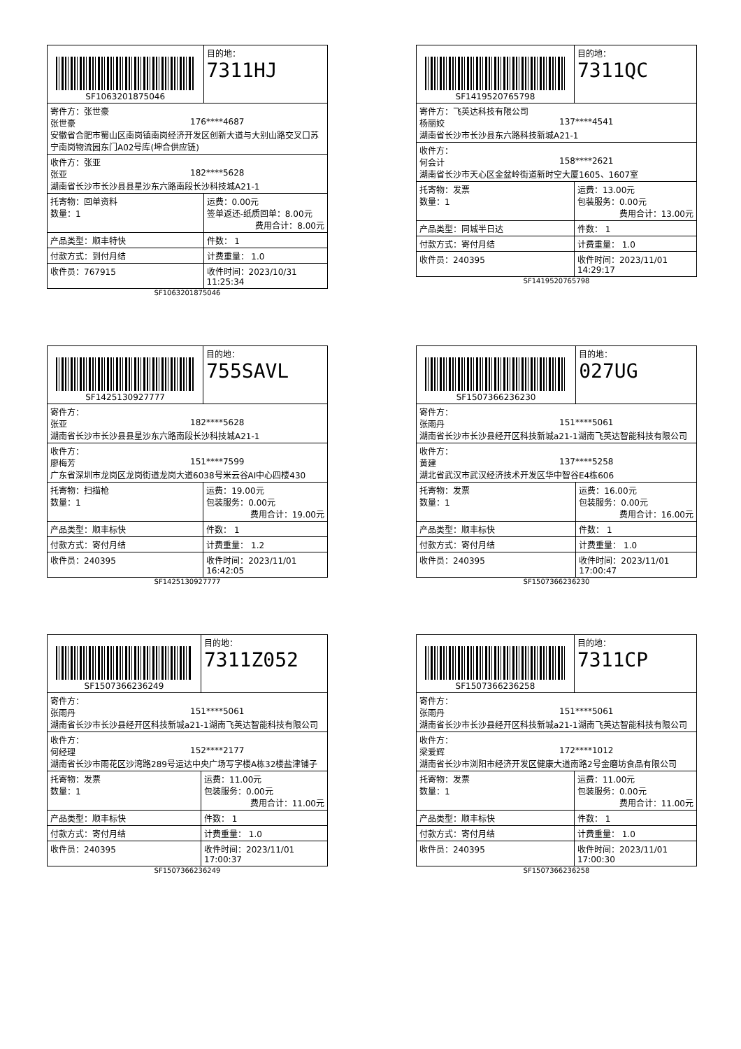| SF1063201875046 | | 目的地： 7311HJ |
| 寄件方：张世豪 张世豪 176****4687 安徽省合肥市蜀山区南岗镇南岗经济开发区创新大道与大别山路交叉口苏宁南岗物流园东门A02号库(坤合供应链) | | |
| 收件方：张亚 张亚 182****5628 湖南省长沙市长沙县县星沙东六路南段长沙科技城A21-1 | | |
| 托寄物：回单资料 数量：1 | 运费：0.00元 签单返还-纸质回单：8.00元 费用合计：8.00元 | |
| 产品类型：顺丰特快 | 件数： 1 | |
| 付款方式：到付月结 | 计费重量： 1.0 | |
| 收件员：767915 | 收件时间：2023/10/31 11:25:34 | |
SF1063201875046
| SF1419520765798 | | 目的地： 7311QC |
| 寄件方：飞英达科技有限公司 杨丽姣 137****4541 湖南省长沙市长沙县东六路科技新城A21-1 | | |
| 收件方： 何会计 158****2621 湖南省长沙市天心区金盆岭街道新时空大厦1605、1607室 | | |
| 托寄物：发票 数量：1 | 运费：13.00元 包装服务：0.00元 费用合计：13.00元 | |
| 产品类型：同城半日达 | 件数： 1 | |
| 付款方式：寄付月结 | 计费重量： 1.0 | |
| 收件员：240395 | 收件时间：2023/11/01 14:29:17 | |
SF1419520765798
| SF1425130927777 | | 目的地： 755SAVL |
| 寄件方： 张亚 182****5628 湖南省长沙市长沙县县星沙东六路南段长沙科技城A21-1 | | |
| 收件方： 廖梅芳 151****7599 广东省深圳市龙岗区龙岗街道龙岗大道6038号米云谷AI中心四楼430 | | |
| 托寄物：扫描枪 数量：1 | 运费：19.00元 包装服务：0.00元 费用合计：19.00元 | |
| 产品类型：顺丰标快 | 件数： 1 | |
| 付款方式：寄付月结 | 计费重量： 1.2 | |
| 收件员：240395 | 收件时间：2023/11/01 16:42:05 | |
SF1425130927777
| SF1507366236230 | | 目的地： 027UG |
| 寄件方： 张雨丹 151****5061 湖南省长沙市长沙县经开区科技新城a21-1湖南飞英达智能科技有限公司 | | |
| 收件方： 黄建 137****5258 湖北省武汉市武汉经济技术开发区华中智谷E4栋606 | | |
| 托寄物：发票 数量：1 | 运费：16.00元 包装服务：0.00元 费用合计：16.00元 | |
| 产品类型：顺丰标快 | 件数： 1 | |
| 付款方式：寄付月结 | 计费重量： 1.0 | |
| 收件员：240395 | 收件时间：2023/11/01 17:00:47 | |
SF1507366236230
| SF1507366236249 | | 目的地： 7311Z052 |
| 寄件方： 张雨丹 151****5061 湖南省长沙市长沙县经开区科技新城a21-1湖南飞英达智能科技有限公司 | | |
| 收件方： 何经理 152****2177 湖南省长沙市雨花区沙湾路289号运达中央广场写字楼A栋32楼盐津铺子 | | |
| 托寄物：发票 数量：1 | 运费：11.00元 包装服务：0.00元 费用合计：11.00元 | |
| 产品类型：顺丰标快 | 件数： 1 | |
| 付款方式：寄付月结 | 计费重量： 1.0 | |
| 收件员：240395 | 收件时间：2023/11/01 17:00:37 | |
SF1507366236249
| SF1507366236258 | | 目的地： 7311CP |
| 寄件方： 张雨丹 151****5061 湖南省长沙市长沙县经开区科技新城a21-1湖南飞英达智能科技有限公司 | | |
| 收件方： 梁爱辉 172****1012 湖南省长沙市浏阳市经济开发区健康大道南路2号金磨坊食品有限公司 | | |
| 托寄物：发票 数量：1 | 运费：11.00元 包装服务：0.00元 费用合计：11.00元 | |
| 产品类型：顺丰标快 | 件数： 1 | |
| 付款方式：寄付月结 | 计费重量： 1.0 | |
| 收件员：240395 | 收件时间：2023/11/01 17:00:30 | |
SF1507366236258